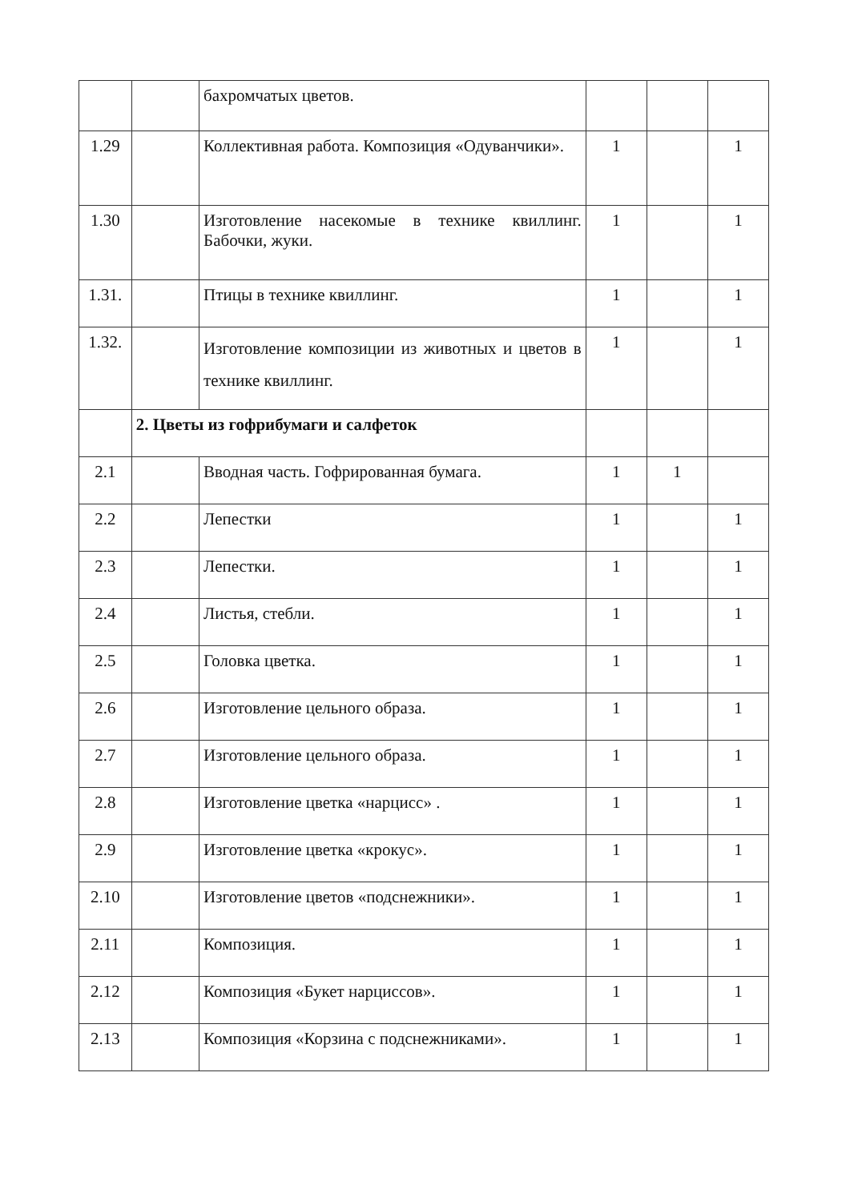| | | бахромчатых цветов. | | | |
| 1.29 | | Коллективная работа. Композиция «Одуванчики». | 1 | | 1 |
| 1.30 | | Изготовление насекомые в технике квиллинг. Бабочки, жуки. | 1 | | 1 |
| 1.31. | | Птицы в технике квиллинг. | 1 | | 1 |
| 1.32. | | Изготовление композиции из животных и цветов в технике квиллинг. | 1 | | 1 |
| | 2. Цветы из гофрибумаги и салфеток | | | | |
| 2.1 | | Вводная часть. Гофрированная бумага. | 1 | 1 | |
| 2.2 | | Лепестки | 1 | | 1 |
| 2.3 | | Лепестки. | 1 | | 1 |
| 2.4 | | Листья, стебли. | 1 | | 1 |
| 2.5 | | Головка цветка. | 1 | | 1 |
| 2.6 | | Изготовление цельного образа. | 1 | | 1 |
| 2.7 | | Изготовление цельного образа. | 1 | | 1 |
| 2.8 | | Изготовление цветка «нарцисс» . | 1 | | 1 |
| 2.9 | | Изготовление цветка «крокус». | 1 | | 1 |
| 2.10 | | Изготовление цветов «подснежники». | 1 | | 1 |
| 2.11 | | Композиция. | 1 | | 1 |
| 2.12 | | Композиция «Букет нарциссов». | 1 | | 1 |
| 2.13 | | Композиция «Корзина с подснежниками». | 1 | | 1 |